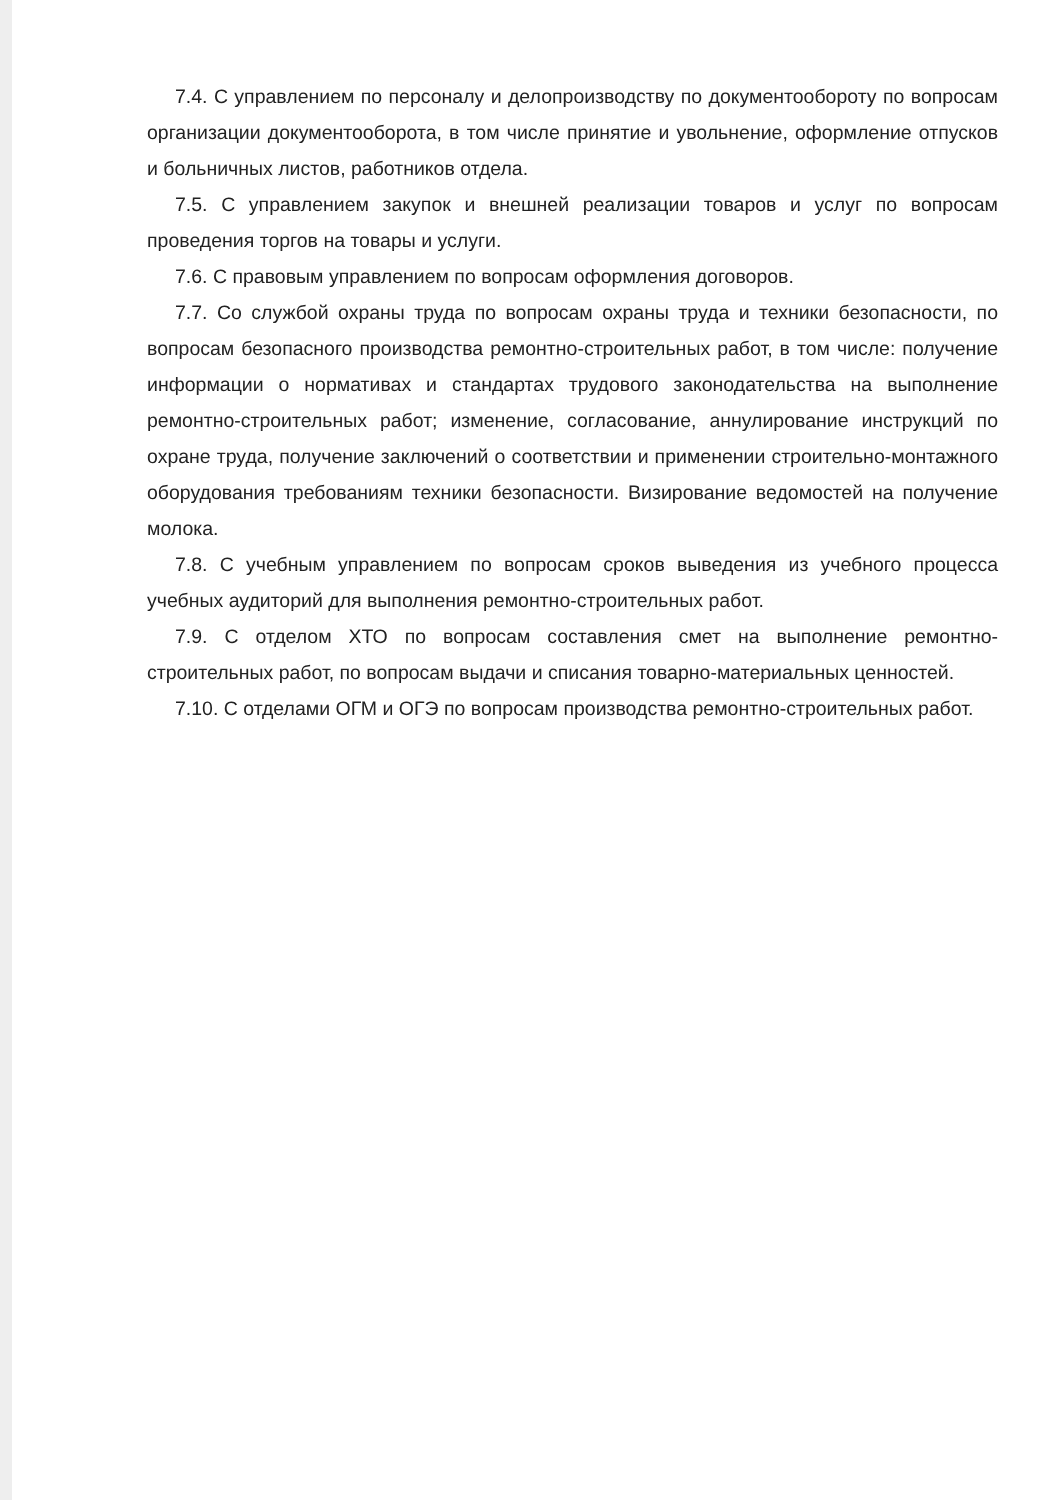7.4. С управлением по персоналу и делопроизводству по документообороту по вопросам организации документооборота, в том числе принятие и увольнение, оформление отпусков и больничных листов, работников отдела.
7.5. С управлением закупок и внешней реализации товаров и услуг по вопросам проведения торгов на товары и услуги.
7.6. С правовым управлением по вопросам оформления договоров.
7.7. Со службой охраны труда по вопросам охраны труда и техники безопасности, по вопросам безопасного производства ремонтно-строительных работ, в том числе: получение информации о нормативах и стандартах трудового законодательства на выполнение ремонтно-строительных работ; изменение, согласование, аннулирование инструкций по охране труда, получение заключений о соответствии и применении строительно-монтажного оборудования требованиям техники безопасности. Визирование ведомостей на получение молока.
7.8. С учебным управлением по вопросам сроков выведения из учебного процесса учебных аудиторий для выполнения ремонтно-строительных работ.
7.9. С отделом ХТО по вопросам составления смет на выполнение ремонтно-строительных работ, по вопросам выдачи и списания товарно-материальных ценностей.
7.10. С отделами ОГМ и ОГЭ по вопросам производства ремонтно-строительных работ.